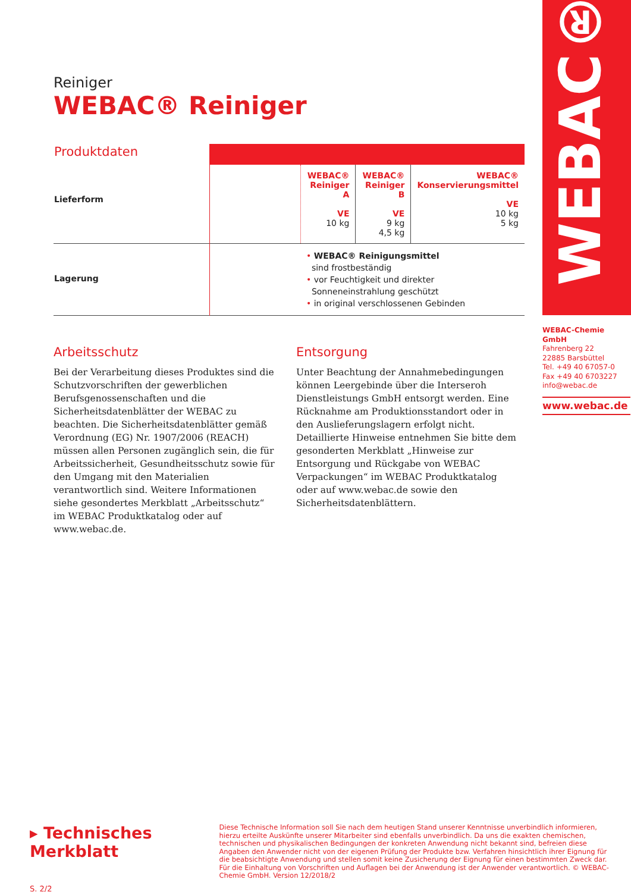WEBAC®
Reiniger
WEBAC® Reiniger
| Produktdaten | | | | |
| Lieferform | | WEBAC® Reiniger A VE 10 kg | WEBAC® Reiniger B VE 9 kg 4,5 kg | WEBAC® Konservierungsmittel VE 10 kg 5 kg |
| Lagerung | | • WEBAC® Reinigungsmittel sind frostbeständig • vor Feuchtigkeit und direkter Sonneneinstrahlung geschützt • in original verschlossenen Gebinden | | |
Arbeitsschutz
Bei der Verarbeitung dieses Produktes sind die Schutzvorschriften der gewerblichen Berufsgenossenschaften und die Sicherheitsdatenblätter der WEBAC zu beachten. Die Sicherheitsdatenblätter gemäß Verordnung (EG) Nr. 1907/2006 (REACH) müssen allen Personen zugänglich sein, die für Arbeitssicherheit, Gesundheitsschutz sowie für den Umgang mit den Materialien verantwortlich sind. Weitere Informationen siehe gesondertes Merkblatt „Arbeitsschutz“ im WEBAC Produktkatalog oder auf www.webac.de.
Entsorgung
Unter Beachtung der Annahmebedingungen können Leergebinde über die Interseroh Dienstleistungs GmbH entsorgt werden. Eine Rücknahme am Produktionsstandort oder in den Auslieferungslagern erfolgt nicht. Detaillierte Hinweise entnehmen Sie bitte dem gesonderten Merkblatt „Hinweise zur Entsorgung und Rückgabe von WEBAC Verpackungen“ im WEBAC Produktkatalog oder auf www.webac.de sowie den Sicherheitsdatenblättern.
WEBAC-Chemie GmbH
Fahrenberg 22
22885 Barsbüttel
Tel. +49 40 67057-0
Fax +49 40 6703227
info@webac.de
www.webac.de
▸ Technisches Merkblatt
S. 2/2
Diese Technische Information soll Sie nach dem heutigen Stand unserer Kenntnisse unverbindlich informieren, hierzu erteilte Auskünfte unserer Mitarbeiter sind ebenfalls unverbindlich. Da uns die exakten chemischen, technischen und physikalischen Bedingungen der konkreten Anwendung nicht bekannt sind, befreien diese Angaben den Anwender nicht von der eigenen Prüfung der Produkte bzw. Verfahren hinsichtlich ihrer Eignung für die beabsichtigte Anwendung und stellen somit keine Zusicherung der Eignung für einen bestimmten Zweck dar. Für die Einhaltung von Vorschriften und Auflagen bei der Anwendung ist der Anwender verantwortlich. © WEBAC-Chemie GmbH. Version 12/2018/2